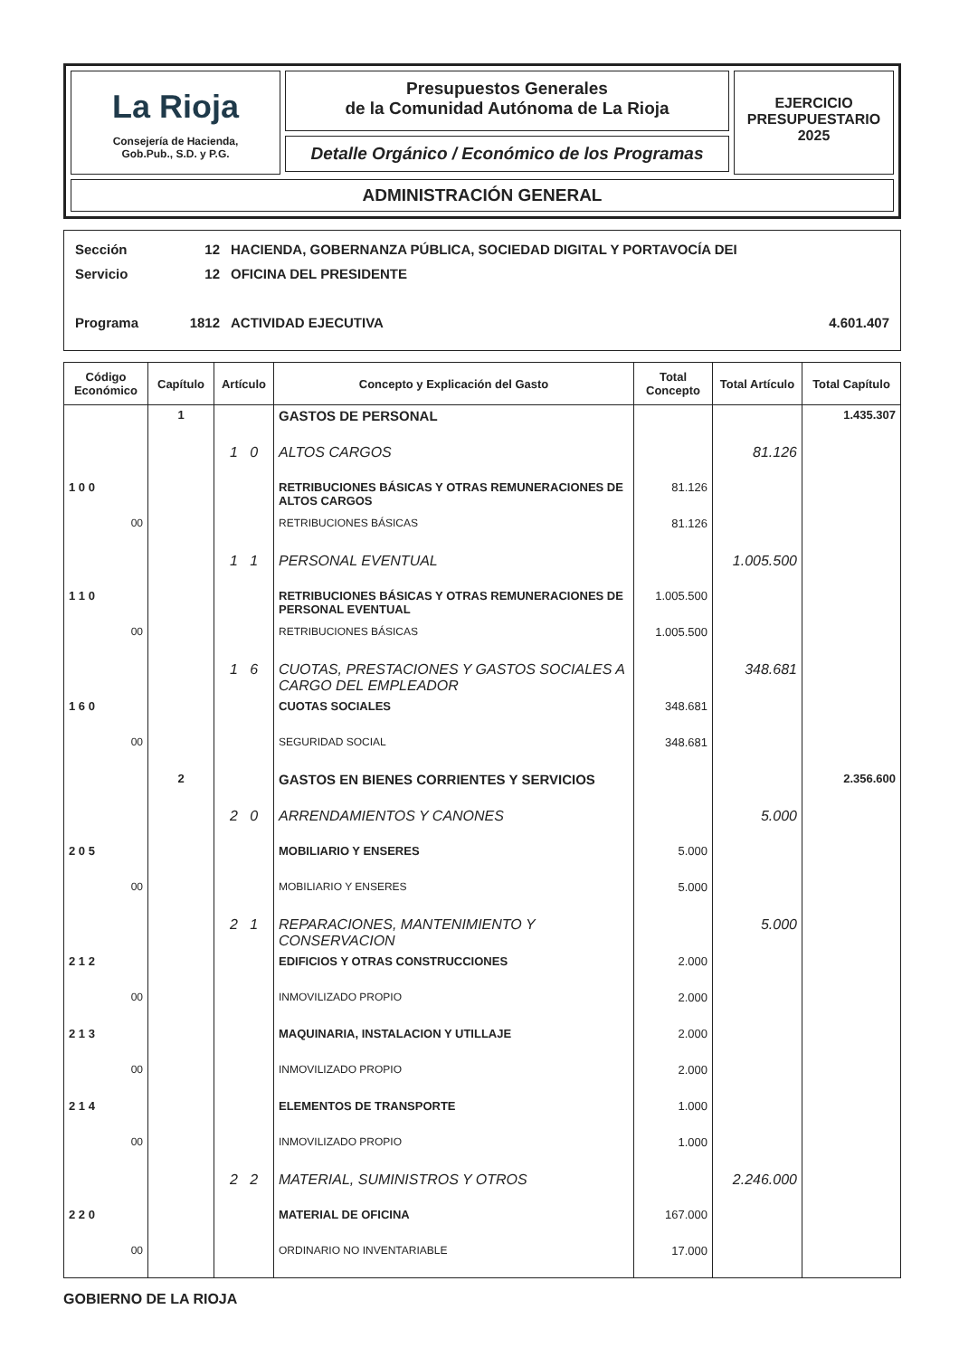La Rioja
Consejería de Hacienda,
Gob.Pub., S.D. y P.G.
Presupuestos Generales
de la Comunidad Autónoma de La Rioja
Detalle Orgánico / Económico de los Programas
EJERCICIO
PRESUPUESTARIO
2025
ADMINISTRACIÓN GENERAL
Sección 12 HACIENDA, GOBERNANZA PÚBLICA, SOCIEDAD DIGITAL Y PORTAVOCÍA DEI
Servicio 12 OFICINA DEL PRESIDENTE
Programa 1812 ACTIVIDAD EJECUTIVA 4.601.407
| Código Económico | Capítulo | Artículo | Concepto y Explicación del Gasto | Total Concepto | Total Artículo | Total Capítulo |
| --- | --- | --- | --- | --- | --- | --- |
| | 1 | | GASTOS DE PERSONAL | | | 1.435.307 |
| | | 1 0 | ALTOS CARGOS | | 81.126 | |
| 1 0 0 | | | RETRIBUCIONES BÁSICAS Y OTRAS REMUNERACIONES DE ALTOS CARGOS | 81.126 | | |
| 00 | | | RETRIBUCIONES BÁSICAS | 81.126 | | |
| | | 1 1 | PERSONAL EVENTUAL | | 1.005.500 | |
| 1 1 0 | | | RETRIBUCIONES BÁSICAS Y OTRAS REMUNERACIONES DE PERSONAL EVENTUAL | 1.005.500 | | |
| 00 | | | RETRIBUCIONES BÁSICAS | 1.005.500 | | |
| | | 1 6 | CUOTAS, PRESTACIONES Y GASTOS SOCIALES A CARGO DEL EMPLEADOR | | 348.681 | |
| 1 6 0 | | | CUOTAS SOCIALES | 348.681 | | |
| 00 | | | SEGURIDAD SOCIAL | 348.681 | | |
| | 2 | | GASTOS EN BIENES CORRIENTES Y SERVICIOS | | | 2.356.600 |
| | | 2 0 | ARRENDAMIENTOS Y CANONES | | 5.000 | |
| 2 0 5 | | | MOBILIARIO Y ENSERES | 5.000 | | |
| 00 | | | MOBILIARIO Y ENSERES | 5.000 | | |
| | | 2 1 | REPARACIONES, MANTENIMIENTO Y CONSERVACION | | 5.000 | |
| 2 1 2 | | | EDIFICIOS Y OTRAS CONSTRUCCIONES | 2.000 | | |
| 00 | | | INMOVILIZADO PROPIO | 2.000 | | |
| 2 1 3 | | | MAQUINARIA, INSTALACION Y UTILLAJE | 2.000 | | |
| 00 | | | INMOVILIZADO PROPIO | 2.000 | | |
| 2 1 4 | | | ELEMENTOS DE TRANSPORTE | 1.000 | | |
| 00 | | | INMOVILIZADO PROPIO | 1.000 | | |
| | | 2 2 | MATERIAL, SUMINISTROS Y OTROS | | 2.246.000 | |
| 2 2 0 | | | MATERIAL DE OFICINA | 167.000 | | |
| 00 | | | ORDINARIO NO INVENTARIABLE | 17.000 | | |
GOBIERNO DE LA RIOJA